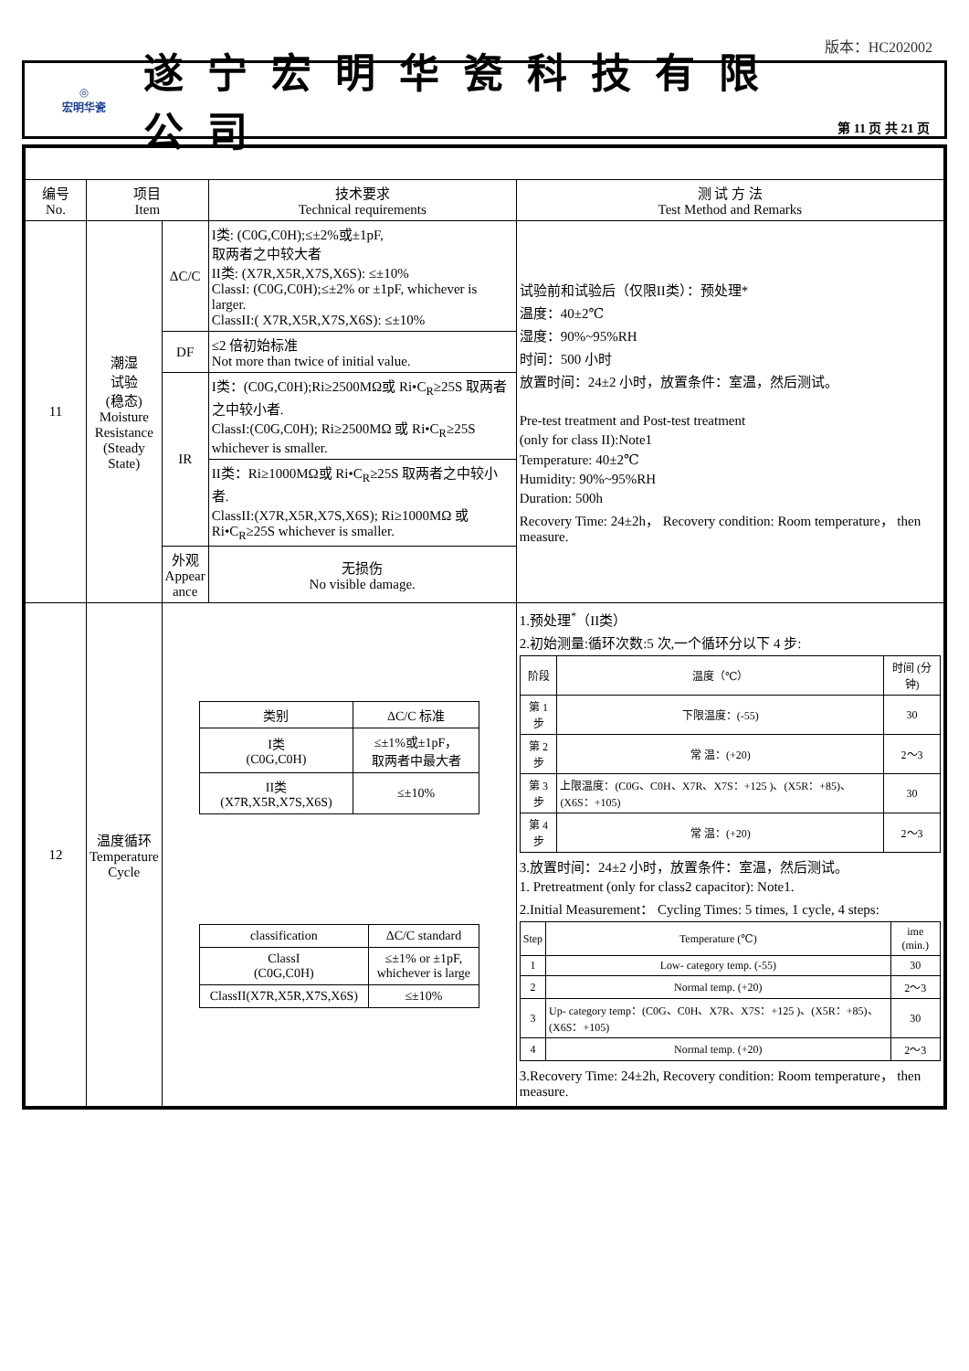版本：HC202002
◎
宏明华瓷
遂宁宏明华瓷科技有限公司
第 11 页 共 21 页
| 编号 No. | 项目 Item | | 技术要求 Technical requirements | 测 试 方 法 Test Method and Remarks |
| --- | --- | --- | --- | --- |
| 11 | 潮湿 试验 (稳态) Moisture Resistance (Steady State) | ΔC/C | I类: (C0G,C0H);≤±2%或±1pF, 取两者之中较大者 II类: (X7R,X5R,X7S,X6S): ≤±10% ClassI: (C0G,C0H);≤±2% or ±1pF, whichever is larger. ClassII:( X7R,X5R,X7S,X6S): ≤±10% | 试验前和试验后（仅限II类）：预处理* 温度：40±2℃ 湿度：90%~95%RH 时间：500 小时 放置时间：24±2 小时，放置条件：室温，然后测试。 Pre-test treatment and Post-test treatment (only for class II):Note1 Temperature: 40±2℃ Humidity: 90%~95%RH Duration: 500h Recovery Time: 24±2h， Recovery condition: Room temperature， then measure. |
| | | DF | ≤2 倍初始标准 Not more than twice of initial value. | |
| | | IR | I类：(C0G,C0H);Ri≥2500MΩ或 Ri•C<sub>R</sub>≥25S 取两者之中较小者. ClassI:(C0G,C0H); Ri≥2500MΩ 或 Ri•C<sub>R</sub>≥25S whichever is smaller. | |
| | | | II类：Ri≥1000MΩ或 Ri•C<sub>R</sub>≥25S 取两者之中较小者. ClassII:(X7R,X5R,X7S,X6S); Ri≥1000MΩ 或 Ri•C<sub>R</sub>≥25S whichever is smaller. | |
| | | 外观 Appear ance | 无损伤 No visible damage. | |
| 12 | 温度循环 Temperature Cycle | / 类别 / ΔC/C 标准 / / --- / --- / / I类 (C0G,C0H) / ≤±1%或±1pF， 取两者中最大者 / / II类 (X7R,X5R,X7S,X6S) / ≤±10% / / classification / ΔC/C standard / / --- / --- / / ClassI (C0G,C0H) / ≤±1% or ±1pF, whichever is large / / ClassII(X7R,X5R,X7S,X6S) / ≤±10% / | | 1.预处理<sup>*</sup>（II类） 2.初始测量:循环次数:5 次,一个循环分以下 4 步: / 阶段 / 温度（℃） / 时间 (分钟) / / --- / --- / --- / / 第 1 步 / 下限温度：(-55) / 30 / / 第 2 步 / 常 温：(+20) / 2～3 / / 第 3 步 / 上限温度：(C0G、C0H、X7R、X7S：+125 )、(X5R：+85)、(X6S：+105) / 30 / / 第 4 步 / 常 温：(+20) / 2～3 / 3.放置时间：24±2 小时，放置条件：室温，然后测试。 1. Pretreatment (only for class2 capacitor): Note1. 2.Initial Measurement： Cycling Times: 5 times, 1 cycle, 4 steps: / Step / Temperature (℃) / ime (min.) / / --- / --- / --- / / 1 / Low- category temp. (-55) / 30 / / 2 / Normal temp. (+20) / 2～3 / / 3 / Up- category temp：(C0G、C0H、X7R、X7S：+125 )、(X5R：+85)、(X6S：+105) / 30 / / 4 / Normal temp. (+20) / 2～3 / 3.Recovery Time: 24±2h, Recovery condition: Room temperature， then measure. |